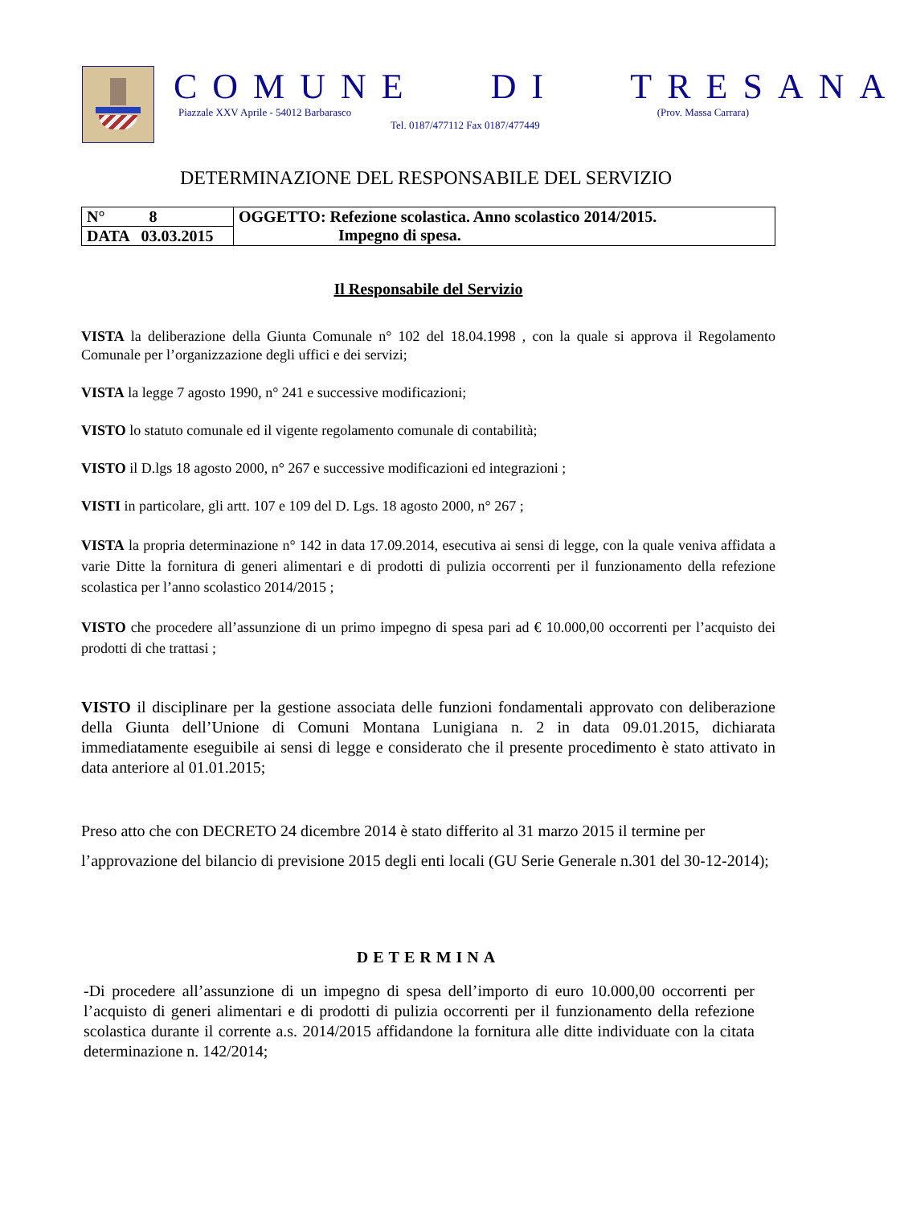COMUNE DI TRESANA
Piazzale XXV Aprile - 54012 Barbarasco
(Prov. Massa Carrara)
Tel. 0187/477112 Fax 0187/477449
DETERMINAZIONE DEL RESPONSABILE DEL SERVIZIO
| N° 8 | OGGETTO: Refezione scolastica. Anno scolastico 2014/2015. Impegno di spesa. |
| DATA 03.03.2015 | |
Il Responsabile del Servizio
VISTA la deliberazione della Giunta Comunale n° 102 del 18.04.1998 , con la quale si approva il Regolamento Comunale per l’organizzazione degli uffici e dei servizi;
VISTA la legge 7 agosto 1990, n° 241 e successive modificazioni;
VISTO lo statuto comunale ed il vigente regolamento comunale di contabilità;
VISTO il D.lgs 18 agosto 2000, n° 267 e successive modificazioni ed integrazioni ;
VISTI in particolare, gli artt. 107 e 109 del D. Lgs. 18 agosto 2000, n° 267 ;
VISTA la propria determinazione n° 142 in data 17.09.2014, esecutiva ai sensi di legge, con la quale veniva affidata a varie Ditte la fornitura di generi alimentari e di prodotti di pulizia occorrenti per il funzionamento della refezione scolastica per l’anno scolastico 2014/2015 ;
VISTO che procedere all’assunzione di un primo impegno di spesa pari ad € 10.000,00 occorrenti per l’acquisto dei prodotti di che trattasi ;
VISTO il disciplinare per la gestione associata delle funzioni fondamentali approvato con deliberazione della Giunta dell’Unione di Comuni Montana Lunigiana n. 2 in data 09.01.2015, dichiarata immediatamente eseguibile ai sensi di legge e considerato che il presente procedimento è stato attivato in data anteriore al 01.01.2015;
Preso atto che con DECRETO 24 dicembre 2014 è stato differito al 31 marzo 2015 il termine per l’approvazione del bilancio di previsione 2015 degli enti locali (GU Serie Generale n.301 del 30-12-2014);
DETERMINA
-Di procedere all’assunzione di un impegno di spesa dell’importo di euro 10.000,00 occorrenti per l’acquisto di generi alimentari e di prodotti di pulizia occorrenti per il funzionamento della refezione scolastica durante il corrente a.s. 2014/2015 affidandone la fornitura alle ditte individuate con la citata determinazione n. 142/2014;